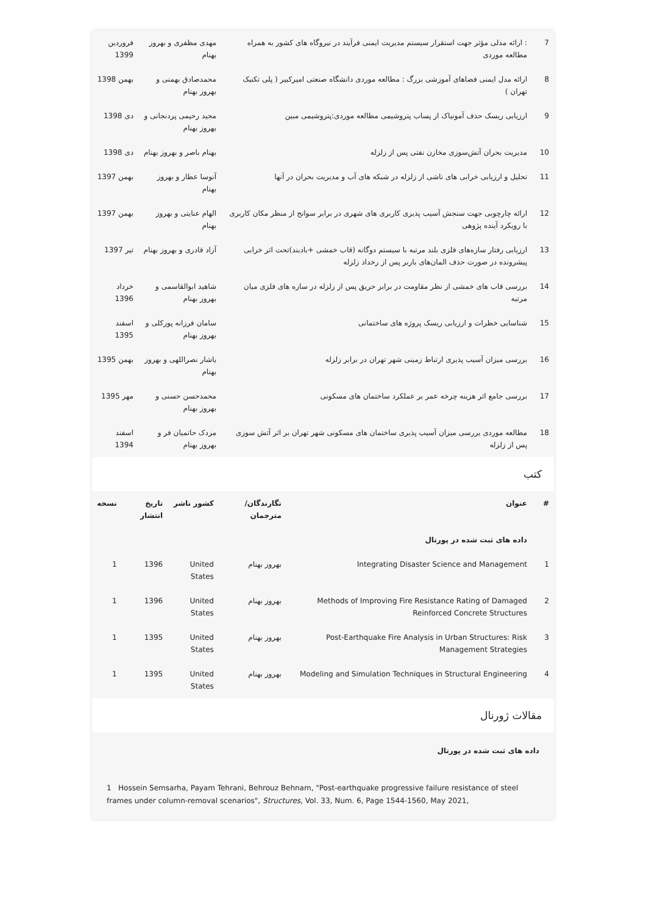| 7 | : ارائه مدلی مؤثر جهت استقرار سیستم مدیریت ایمنی فرآیند در نیروگاه های کشور به همراه مطالعه موردی | مهدی مظفری و بهروز بهنام | فروردین 1399 |
| 8 | ارائه مدل ایمنی فضاهای آموزشی بزرگ : مطالعه موردی دانشگاه صنعتی امیرکبیر ( پلی تکنیک تهران ) | محمدصادق بهمنی و بهروز بهنام | بهمن 1398 |
| 9 | ارزیابی ریسک حذف آمونیاک از پساب پتروشیمی مطالعه موردی:پتروشیمی مبین | مجید رحیمی پردنجانی و بهروز بهنام | دی 1398 |
| 10 | مدیریت بحران آتش‌سوزی مخازن نفتی پس از زلزله | بهنام باصر و بهروز بهنام | دی 1398 |
| 11 | تحلیل و ارزیابی خرابی های ناشی از زلزله در شبکه های آب و مدیریت بحران در آنها | آنوسا عطار و بهروز بهنام | بهمن 1397 |
| 12 | ارائه چارچوبی جهت سنجش آسیب پذیری کاربری های شهری در برابر سوانح از منظر مکان کاربری با رویکرد آینده پژوهی | الهام عنایتی و بهروز بهنام | بهمن 1397 |
| 13 | ارزیابی رفتار سازه‌های فلزی بلند مرتبه با سیستم دوگانه (قاب خمشی +بادبند)تحت اثر خرابی پیشرونده در صورت حذف المان‌های باربر پس از رخداد زلزله | آزاد قادری و بهروز بهنام | تیر 1397 |
| 14 | بررسی قاب های خمشی از نظر مقاومت در برابر حریق پس از زلزله در سازه های فلزی میان مرتبه | شاهید ابوالقاسمی و بهروز بهنام | خرداد 1396 |
| 15 | شناسایی خطرات و ارزیابی ریسک پروژه های ساختمانی | سامان فرزانه پورکلی و بهروز بهنام | اسفند 1395 |
| 16 | بررسی میزان آسیب پذیری ارتباط زمینی شهر تهران در برابر زلزله | یاشار نصراللهی و بهروز بهنام | بهمن 1395 |
| 17 | بررسی جامع اثر هزینه چرخه عمر بر عملکرد ساختمان های مسکونی | محمدحسن حسنی و بهروز بهنام | مهر 1395 |
| 18 | مطالعه موردی یررسی میزان آسیب پذیری ساختمان های مسکونی شهر تهران بر اثر آتش سوزی پس از زلزله | مزدک حاتمیان فر و بهروز بهنام | اسفند 1394 |
کتب
| # | عنوان | نگارندگان/مترجمان | کشور ناشر | تاریخ انتشار | نسخه |
| --- | --- | --- | --- | --- | --- |
| | داده های ثبت شده در پورتال | | | | |
| 1 | Integrating Disaster Science and Management | بهروز بهنام | United States | 1396 | 1 |
| 2 | Methods of Improving Fire Resistance Rating of Damaged Reinforced Concrete Structures | بهروز بهنام | United States | 1396 | 1 |
| 3 | Post-Earthquake Fire Analysis in Urban Structures: Risk Management Strategies | بهروز بهنام | United States | 1395 | 1 |
| 4 | Modeling and Simulation Techniques in Structural Engineering | بهروز بهنام | United States | 1395 | 1 |
مقالات ژورنال
داده های ثبت شده در پورتال
1 Hossein Semsarha, Payam Tehrani, Behrouz Behnam, "Post-earthquake progressive failure resistance of steel frames under column-removal scenarios", Structures, Vol. 33, Num. 6, Page 1544-1560, May 2021,